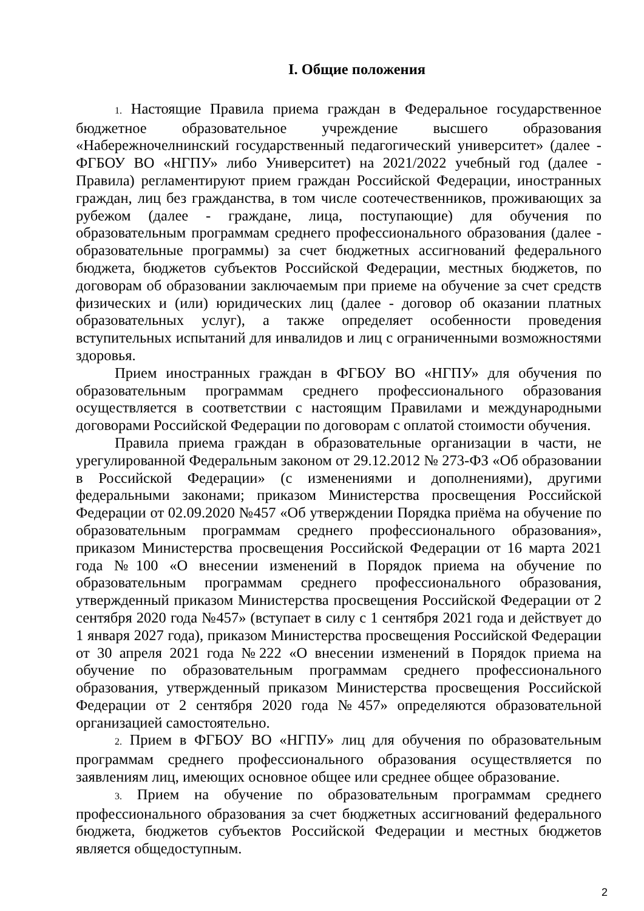I. Общие положения
1. Настоящие Правила приема граждан в Федеральное государственное бюджетное образовательное учреждение высшего образования «Набережночелнинский государственный педагогический университет» (далее - ФГБОУ ВО «НГПУ» либо Университет) на 2021/2022 учебный год (далее - Правила) регламентируют прием граждан Российской Федерации, иностранных граждан, лиц без гражданства, в том числе соотечественников, проживающих за рубежом (далее - граждане, лица, поступающие) для обучения по образовательным программам среднего профессионального образования (далее - образовательные программы) за счет бюджетных ассигнований федерального бюджета, бюджетов субъектов Российской Федерации, местных бюджетов, по договорам об образовании заключаемым при приеме на обучение за счет средств физических и (или) юридических лиц (далее - договор об оказании платных образовательных услуг), а также определяет особенности проведения вступительных испытаний для инвалидов и лиц с ограниченными возможностями здоровья.
Прием иностранных граждан в ФГБОУ ВО «НГПУ» для обучения по образовательным программам среднего профессионального образования осуществляется в соответствии с настоящим Правилами и международными договорами Российской Федерации по договорам с оплатой стоимости обучения.
Правила приема граждан в образовательные организации в части, не урегулированной Федеральным законом от 29.12.2012 № 273-ФЗ «Об образовании в Российской Федерации» (с изменениями и дополнениями), другими федеральными законами; приказом Министерства просвещения Российской Федерации от 02.09.2020 №457 «Об утверждении Порядка приёма на обучение по образовательным программам среднего профессионального образования», приказом Министерства просвещения Российской Федерации от 16 марта 2021 года №100 «О внесении изменений в Порядок приема на обучение по образовательным программам среднего профессионального образования, утвержденный приказом Министерства просвещения Российской Федерации от 2 сентября 2020 года №457» (вступает в силу с 1 сентября 2021 года и действует до 1 января 2027 года), приказом Министерства просвещения Российской Федерации от 30 апреля 2021 года №222 «О внесении изменений в Порядок приема на обучение по образовательным программам среднего профессионального образования, утвержденный приказом Министерства просвещения Российской Федерации от 2 сентября 2020 года №457» определяются образовательной организацией самостоятельно.
2. Прием в ФГБОУ ВО «НГПУ» лиц для обучения по образовательным программам среднего профессионального образования осуществляется по заявлениям лиц, имеющих основное общее или среднее общее образование.
3. Прием на обучение по образовательным программам среднего профессионального образования за счет бюджетных ассигнований федерального бюджета, бюджетов субъектов Российской Федерации и местных бюджетов является общедоступным.
2